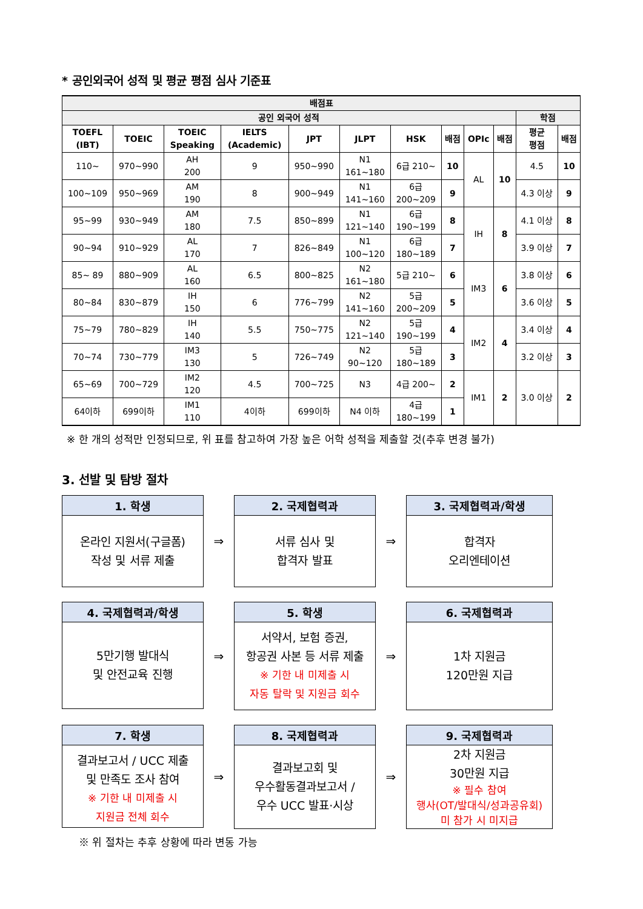* 공인외국어 성적 및 평균 평점 심사 기준표
| 배점표 | | | | | | | | | | | |
| --- | --- | --- | --- | --- | --- | --- | --- | --- | --- | --- | --- |
| 공인 외국어 성적 | | | | | | | | | | 학점 | |
| TOEFL (IBT) | TOEIC | TOEIC Speaking | IELTS (Academic) | JPT | JLPT | HSK | 배점 | OPIc | 배점 | 평균 평점 | 배점 |
| 110~ | 970~990 | AH 200 | 9 | 950~990 | N1 161~180 | 6급 210~ | 10 | AL | 10 | 4.5 | 10 |
| 100~109 | 950~969 | AM 190 | 8 | 900~949 | N1 141~160 | 6급 200~209 | 9 | | | 4.3 이상 | 9 |
| 95~99 | 930~949 | AM 180 | 7.5 | 850~899 | N1 121~140 | 6급 190~199 | 8 | IH | 8 | 4.1 이상 | 8 |
| 90~94 | 910~929 | AL 170 | 7 | 826~849 | N1 100~120 | 6급 180~189 | 7 | | | 3.9 이상 | 7 |
| 85~ 89 | 880~909 | AL 160 | 6.5 | 800~825 | N2 161~180 | 5급 210~ | 6 | IM3 | 6 | 3.8 이상 | 6 |
| 80~84 | 830~879 | IH 150 | 6 | 776~799 | N2 141~160 | 5급 200~209 | 5 | | | 3.6 이상 | 5 |
| 75~79 | 780~829 | IH 140 | 5.5 | 750~775 | N2 121~140 | 5급 190~199 | 4 | IM2 | 4 | 3.4 이상 | 4 |
| 70~74 | 730~779 | IM3 130 | 5 | 726~749 | N2 90~120 | 5급 180~189 | 3 | | | 3.2 이상 | 3 |
| 65~69 | 700~729 | IM2 120 | 4.5 | 700~725 | N3 | 4급 200~ | 2 | IM1 | 2 | 3.0 이상 | 2 |
| 64이하 | 699이하 | IM1 110 | 4이하 | 699이하 | N4 이하 | 4급 180~199 | 1 | | | | |
※ 한 개의 성적만 인정되므로, 위 표를 참고하여 가장 높은 어학 성적을 제출할 것(추후 변경 불가)
3. 선발 및 탐방 절차
1. 학생
온라인 지원서(구글폼)
작성 및 서류 제출
⇒
2. 국제협력과
서류 심사 및
합격자 발표
⇒
3. 국제협력과/학생
합격자
오리엔테이션
4. 국제협력과/학생
5만기행 발대식
및 안전교육 진행
⇒
5. 학생
서약서, 보험 증권,
항공권 사본 등 서류 제출
※ 기한 내 미제출 시
자동 탈락 및 지원금 회수
⇒
6. 국제협력과
1차 지원금
120만원 지급
7. 학생
결과보고서 / UCC 제출
및 만족도 조사 참여
※ 기한 내 미제출 시
지원금 전체 회수
⇒
8. 국제협력과
결과보고회 및
우수활동결과보고서 /
우수 UCC 발표·시상
⇒
9. 국제협력과
2차 지원금
30만원 지급
※ 필수 참여
행사(OT/발대식/성과공유회)
미 참가 시 미지급
※ 위 절차는 추후 상황에 따라 변동 가능